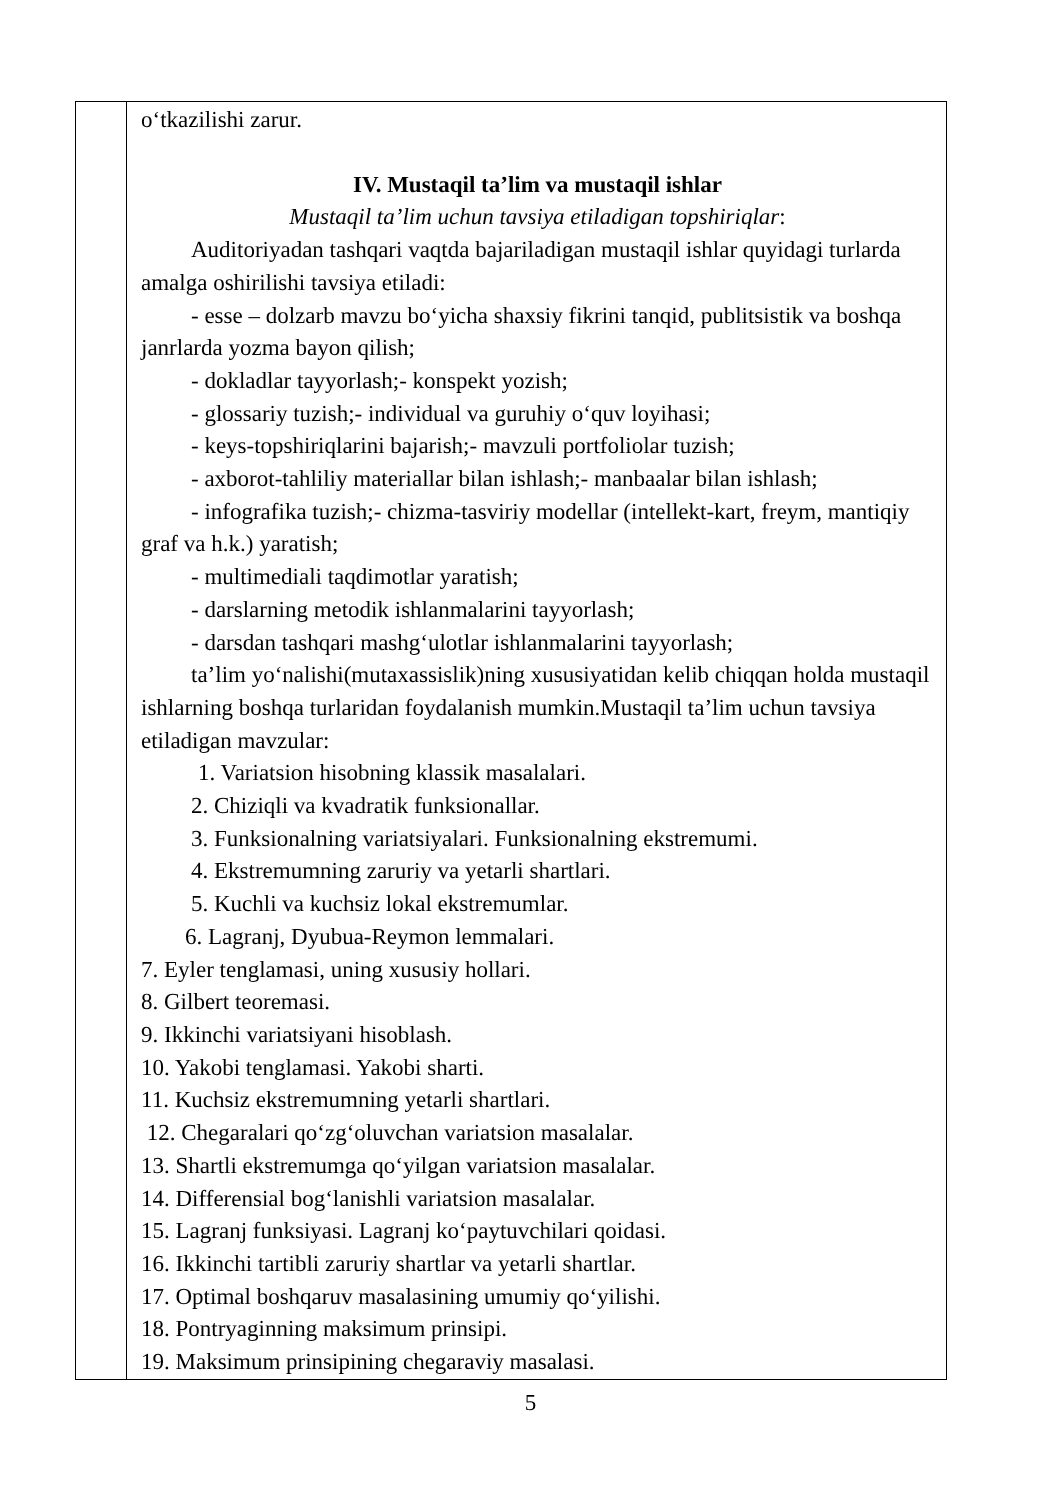| | o‘tkazilishi zarur. IV. Mustaqil ta’lim va mustaqil ishlar Mustaqil ta’lim uchun tavsiya etiladigan topshiriqlar : Auditoriyadan tashqari vaqtda bajariladigan mustaqil ishlar quyidagi turlarda amalga oshirilishi tavsiya etiladi: - esse – dolzarb mavzu bo‘yicha shaxsiy fikrini tanqid, publitsistik va boshqa janrlarda yozma bayon qilish; - dokladlar tayyorlash;- konspekt yozish; - glossariy tuzish;- individual va guruhiy o‘quv loyihasi; - keys-topshiriqlarini bajarish;- mavzuli portfoliolar tuzish; - axborot-tahliliy materiallar bilan ishlash;- manbaalar bilan ishlash; - infografika tuzish;- chizma-tasviriy modellar (intellekt-kart, freym, mantiqiy graf va h.k.) yaratish; - multimediali taqdimotlar yaratish; - darslarning metodik ishlanmalarini tayyorlash; - darsdan tashqari mashg‘ulotlar ishlanmalarini tayyorlash; ta’lim yo‘nalishi(mutaxassislik)ning xususiyatidan kelib chiqqan holda mustaqil ishlarning boshqa turlaridan foydalanish mumkin.Mustaqil ta’lim uchun tavsiya etiladigan mavzular: 1. Variatsion hisobning klassik masalalari. 2. Chiziqli va kvadratik funksionallar. 3. Funksionalning variatsiyalari. Funksionalning ekstremumi. 4. Ekstremumning zaruriy va yetarli shartlari. 5. Kuchli va kuchsiz lokal ekstremumlar. 6. Lagranj, Dyubua-Reymon lemmalari. 7. Eyler tenglamasi, uning xususiy hollari. 8. Gilbert teoremasi. 9. Ikkinchi variatsiyani hisoblash. 10. Yakobi tenglamasi. Yakobi sharti. 11. Kuchsiz ekstremumning yetarli shartlari. 12. Chegaralari qo‘zg‘oluvchan variatsion masalalar. 13. Shartli ekstremumga qo‘yilgan variatsion masalalar. 14. Differensial bog‘lanishli variatsion masalalar. 15. Lagranj funksiyasi. Lagranj ko‘paytuvchilari qoidasi. 16. Ikkinchi tartibli zaruriy shartlar va yetarli shartlar. 17. Optimal boshqaruv masalasining umumiy qo‘yilishi. 18. Pontryaginning maksimum prinsipi. 19. Maksimum prinsipining chegaraviy masalasi. |
5